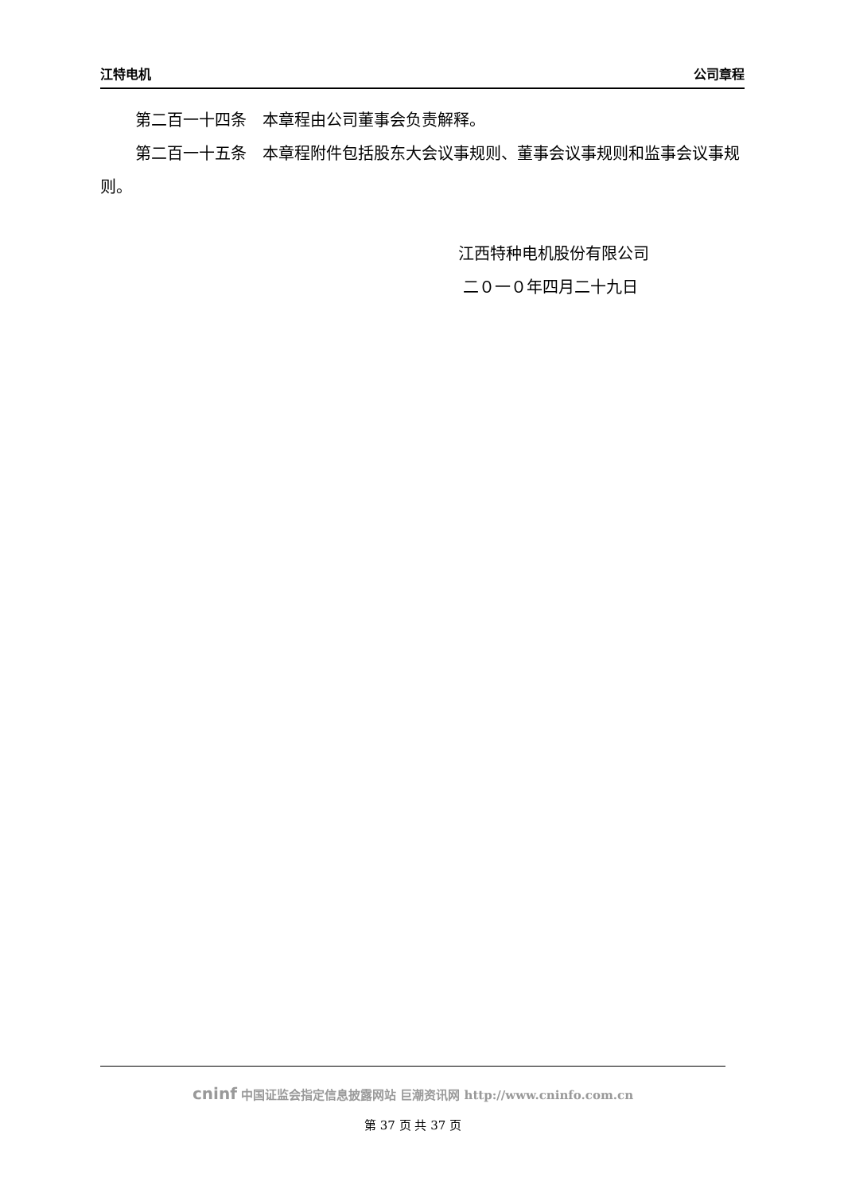江特电机 公司章程
第二百一十四条　本章程由公司董事会负责解释。
第二百一十五条　本章程附件包括股东大会议事规则、董事会议事规则和监事会议事规则。
江西特种电机股份有限公司
二０一０年四月二十九日
cninf 中国证监会指定信息披露网站 巨潮资讯网 http://www.cninfo.com.cn
第 37 页 共 37 页